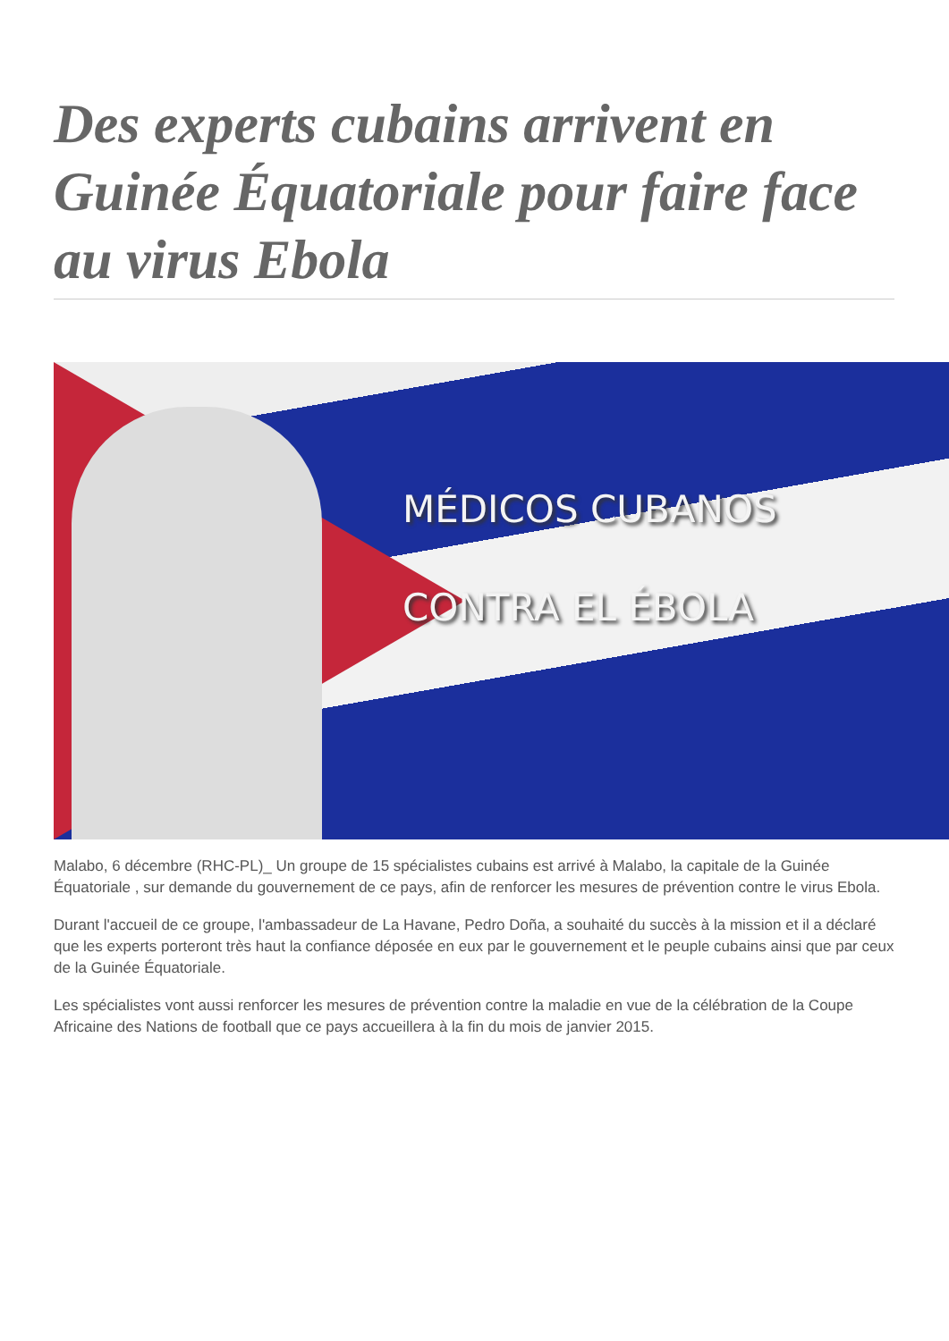Des experts cubains arrivent en Guinée Équatoriale pour faire face au virus Ebola
MÉDICOS CUBANOS
CONTRA EL ÉBOLA
Malabo, 6 décembre (RHC-PL)_ Un groupe de 15 spécialistes cubains est arrivé à Malabo, la capitale de la Guinée Équatoriale , sur demande du gouvernement de ce pays, afin de renforcer les mesures de prévention contre le virus Ebola.
Durant l'accueil de ce groupe, l'ambassadeur de La Havane, Pedro Doña, a souhaité du succès à la mission et il a déclaré que les experts porteront très haut la confiance déposée en eux par le gouvernement et le peuple cubains ainsi que par ceux de la Guinée Équatoriale.
Les spécialistes vont aussi renforcer les mesures de prévention contre la maladie en vue de la célébration de la Coupe Africaine des Nations de football que ce pays accueillera à la fin du mois de janvier 2015.